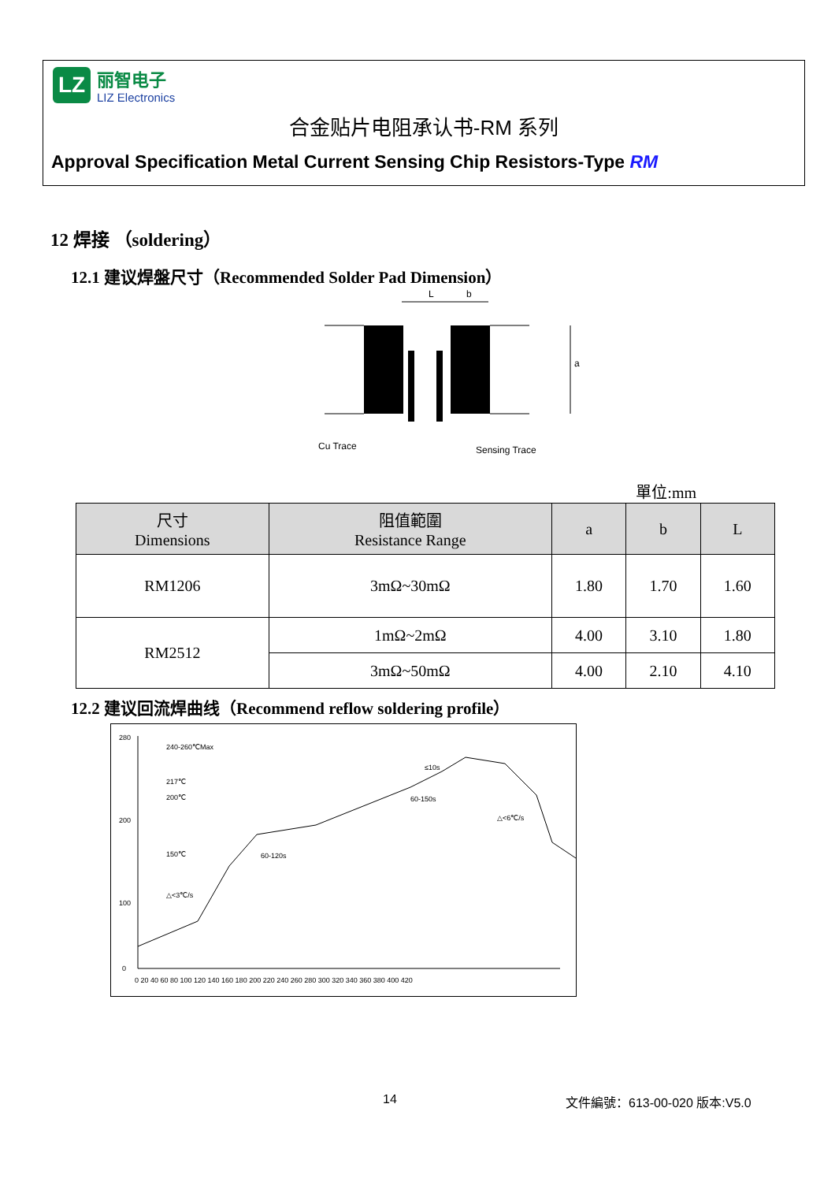LZ
丽智电子
LIZ Electronics
合金贴片电阻承认书-RM 系列
Approval Specification Metal Current Sensing Chip Resistors-Type RM
12 焊接 （soldering）
12.1 建议焊盤尺寸（Recommended Solder Pad Dimension）
L
b
a
Cu Trace
Sensing Trace
單位:mm
| 尺寸 Dimensions | 阻值範圍 Resistance Range | a | b | L |
| --- | --- | --- | --- | --- |
| RM1206 | 3mΩ~30mΩ | 1.80 | 1.70 | 1.60 |
| RM2512 | 1mΩ~2mΩ | 4.00 | 3.10 | 1.80 |
| | 3mΩ~50mΩ | 4.00 | 2.10 | 4.10 |
12.2 建议回流焊曲线（Recommend reflow soldering profile）
280
200
100
0
0 20 40 60 80 100 120 140 160 180 200 220 240 260 280 300 320 340 360 380 400 420
240-260℃Max
217℃
200℃
150℃
△<3℃/s
60-120s
60-150s
≤10s
△<6℃/s
14 文件編號：613-00-020 版本:V5.0